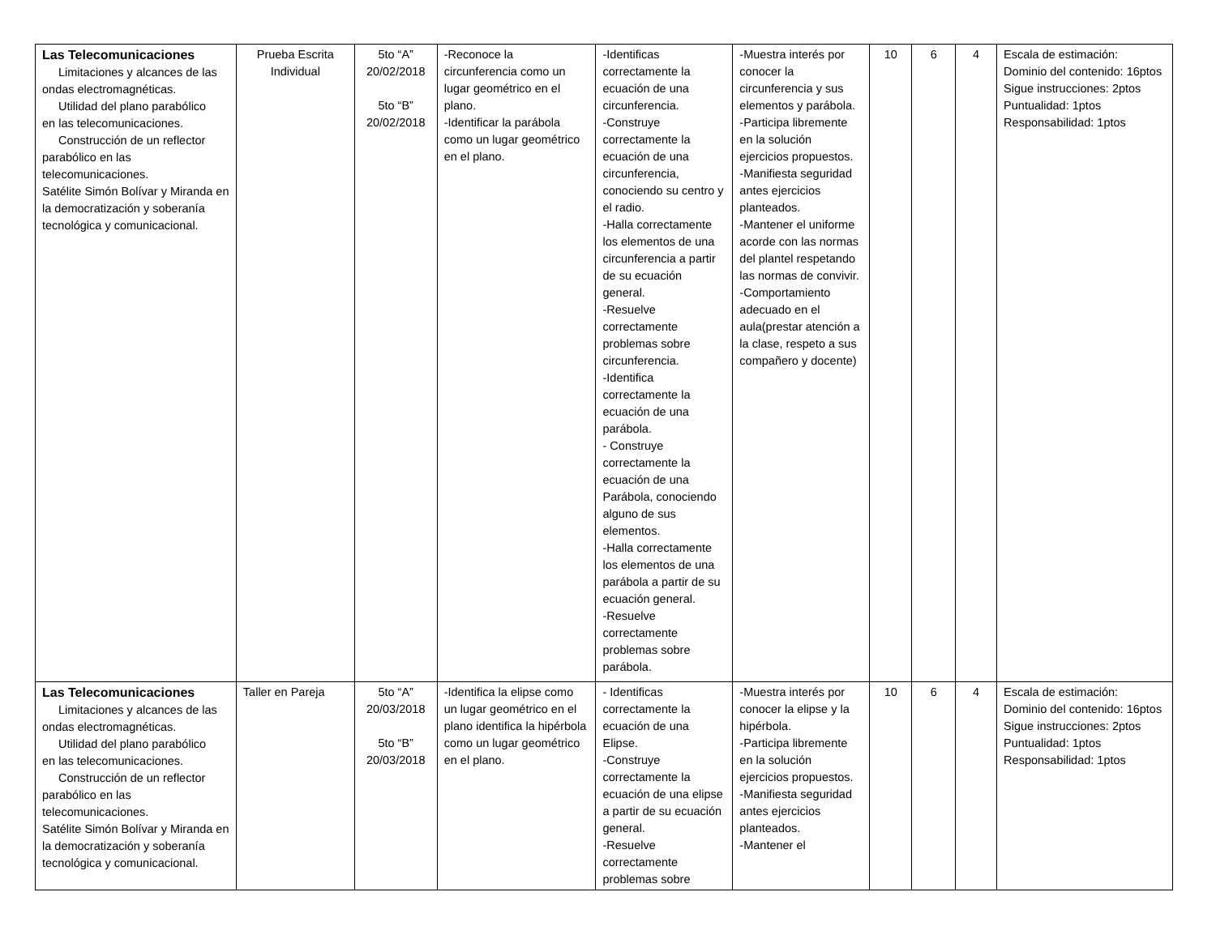| Las Telecomunicaciones Limitaciones y alcances de las ondas electromagnéticas. Utilidad del plano parabólico en las telecomunicaciones. Construcción de un reflector parabólico en las telecomunicaciones. Satélite Simón Bolívar y Miranda en la democratización y soberanía tecnológica y comunicacional. | Prueba Escrita Individual | 5to “A” 20/02/2018 5to “B” 20/02/2018 | -Reconoce la circunferencia como un lugar geométrico en el plano. -Identificar la parábola como un lugar geométrico en el plano. | -Identificas correctamente la ecuación de una circunferencia. -Construye correctamente la ecuación de una circunferencia, conociendo su centro y el radio. -Halla correctamente los elementos de una circunferencia a partir de su ecuación general. -Resuelve correctamente problemas sobre circunferencia. -Identifica correctamente la ecuación de una parábola. - Construye correctamente la ecuación de una Parábola, conociendo alguno de sus elementos. -Halla correctamente los elementos de una parábola a partir de su ecuación general. -Resuelve correctamente problemas sobre parábola. | -Muestra interés por conocer la circunferencia y sus elementos y parábola. -Participa libremente en la solución ejercicios propuestos. -Manifiesta seguridad antes ejercicios planteados. -Mantener el uniforme acorde con las normas del plantel respetando las normas de convivir. -Comportamiento adecuado en el aula(prestar atención a la clase, respeto a sus compañero y docente) | 10 | 6 | 4 | Escala de estimación: Dominio del contenido: 16ptos Sigue instrucciones: 2ptos Puntualidad: 1ptos Responsabilidad: 1ptos |
| Las Telecomunicaciones Limitaciones y alcances de las ondas electromagnéticas. Utilidad del plano parabólico en las telecomunicaciones. Construcción de un reflector parabólico en las telecomunicaciones. Satélite Simón Bolívar y Miranda en la democratización y soberanía tecnológica y comunicacional. | Taller en Pareja | 5to “A” 20/03/2018 5to “B” 20/03/2018 | -Identifica la elipse como un lugar geométrico en el plano identifica la hipérbola como un lugar geométrico en el plano. | - Identificas correctamente la ecuación de una Elipse. -Construye correctamente la ecuación de una elipse a partir de su ecuación general. -Resuelve correctamente problemas sobre | -Muestra interés por conocer la elipse y la hipérbola. -Participa libremente en la solución ejercicios propuestos. -Manifiesta seguridad antes ejercicios planteados. -Mantener el | 10 | 6 | 4 | Escala de estimación: Dominio del contenido: 16ptos Sigue instrucciones: 2ptos Puntualidad: 1ptos Responsabilidad: 1ptos |